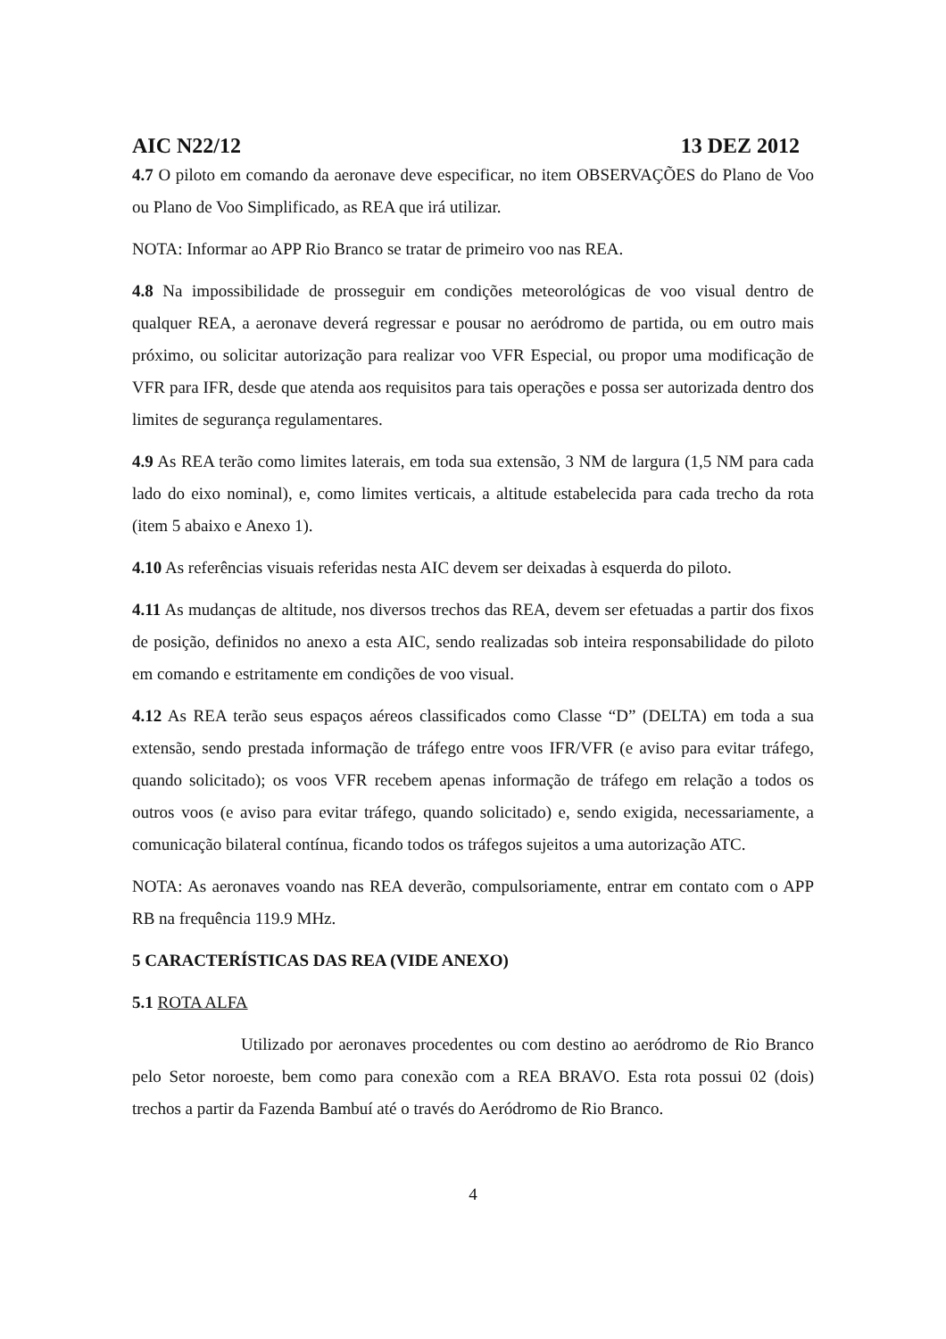AIC N22/12 13 DEZ 2012
4.7 O piloto em comando da aeronave deve especificar, no item OBSERVAÇÕES do Plano de Voo ou Plano de Voo Simplificado, as REA que irá utilizar.
NOTA: Informar ao APP Rio Branco se tratar de primeiro voo nas REA.
4.8 Na impossibilidade de prosseguir em condições meteorológicas de voo visual dentro de qualquer REA, a aeronave deverá regressar e pousar no aeródromo de partida, ou em outro mais próximo, ou solicitar autorização para realizar voo VFR Especial, ou propor uma modificação de VFR para IFR, desde que atenda aos requisitos para tais operações e possa ser autorizada dentro dos limites de segurança regulamentares.
4.9 As REA terão como limites laterais, em toda sua extensão, 3 NM de largura (1,5 NM para cada lado do eixo nominal), e, como limites verticais, a altitude estabelecida para cada trecho da rota (item 5 abaixo e Anexo 1).
4.10 As referências visuais referidas nesta AIC devem ser deixadas à esquerda do piloto.
4.11 As mudanças de altitude, nos diversos trechos das REA, devem ser efetuadas a partir dos fixos de posição, definidos no anexo a esta AIC, sendo realizadas sob inteira responsabilidade do piloto em comando e estritamente em condições de voo visual.
4.12 As REA terão seus espaços aéreos classificados como Classe “D” (DELTA) em toda a sua extensão, sendo prestada informação de tráfego entre voos IFR/VFR (e aviso para evitar tráfego, quando solicitado); os voos VFR recebem apenas informação de tráfego em relação a todos os outros voos (e aviso para evitar tráfego, quando solicitado) e, sendo exigida, necessariamente, a comunicação bilateral contínua, ficando todos os tráfegos sujeitos a uma autorização ATC.
NOTA: As aeronaves voando nas REA deverão, compulsoriamente, entrar em contato com o APP RB na frequência 119.9 MHz.
5 CARACTERÍSTICAS DAS REA (VIDE ANEXO)
5.1 ROTA ALFA
Utilizado por aeronaves procedentes ou com destino ao aeródromo de Rio Branco pelo Setor noroeste, bem como para conexão com a REA BRAVO. Esta rota possui 02 (dois) trechos a partir da Fazenda Bambuí até o través do Aeródromo de Rio Branco.
4